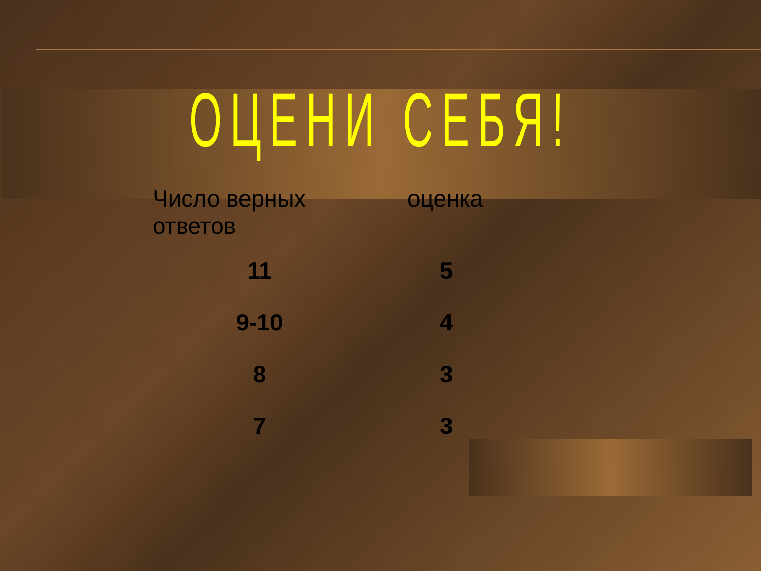ОЦЕНИ СЕБЯ!
| Число верных ответов | оценка |
| --- | --- |
| 11 | 5 |
| 9-10 | 4 |
| 8 | 3 |
| 7 | 3 |